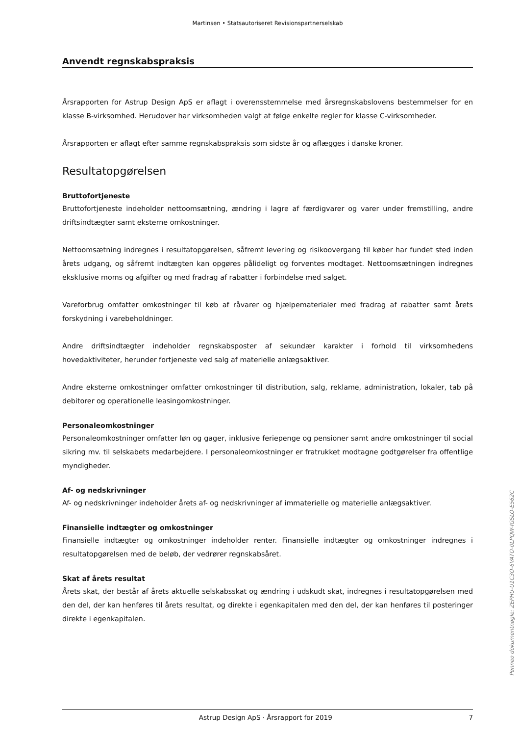Martinsen • Statsautoriseret Revisionspartnerselskab
Anvendt regnskabspraksis
Årsrapporten for Astrup Design ApS er aflagt i overensstemmelse med årsregnskabslovens bestemmelser for en klasse B-virksomhed. Herudover har virksomheden valgt at følge enkelte regler for klasse C-virksomheder.
Årsrapporten er aflagt efter samme regnskabspraksis som sidste år og aflægges i danske kroner.
Resultatopgørelsen
Bruttofortjeneste
Bruttofortjeneste indeholder nettoomsætning, ændring i lagre af færdigvarer og varer under fremstilling, andre driftsindtægter samt eksterne omkostninger.
Nettoomsætning indregnes i resultatopgørelsen, såfremt levering og risikoovergang til køber har fundet sted inden årets udgang, og såfremt indtægten kan opgøres pålideligt og forventes modtaget. Nettoomsætningen indregnes eksklusive moms og afgifter og med fradrag af rabatter i forbindelse med salget.
Vareforbrug omfatter omkostninger til køb af råvarer og hjælpematerialer med fradrag af rabatter samt årets forskydning i varebeholdninger.
Andre driftsindtægter indeholder regnskabsposter af sekundær karakter i forhold til virksomhedens hovedaktiviteter, herunder fortjeneste ved salg af materielle anlægsaktiver.
Andre eksterne omkostninger omfatter omkostninger til distribution, salg, reklame, administration, lokaler, tab på debitorer og operationelle leasingomkostninger.
Personaleomkostninger
Personaleomkostninger omfatter løn og gager, inklusive feriepenge og pensioner samt andre omkostninger til social sikring mv. til selskabets medarbejdere. I personaleomkostninger er fratrukket modtagne godtgørelser fra offentlige myndigheder.
Af- og nedskrivninger
Af- og nedskrivninger indeholder årets af- og nedskrivninger af immaterielle og materielle anlægsaktiver.
Finansielle indtægter og omkostninger
Finansielle indtægter og omkostninger indeholder renter. Finansielle indtægter og omkostninger indregnes i resultatopgørelsen med de beløb, der vedrører regnskabsåret.
Skat af årets resultat
Årets skat, der består af årets aktuelle selskabsskat og ændring i udskudt skat, indregnes i resultatopgørelsen med den del, der kan henføres til årets resultat, og direkte i egenkapitalen med den del, der kan henføres til posteringer direkte i egenkapitalen.
Penneo dokumentnøgle: ZEPHU-U1C3O-6VATO-0LPQW-IGSLO-E562C
Astrup Design ApS · Årsrapport for 2019 7